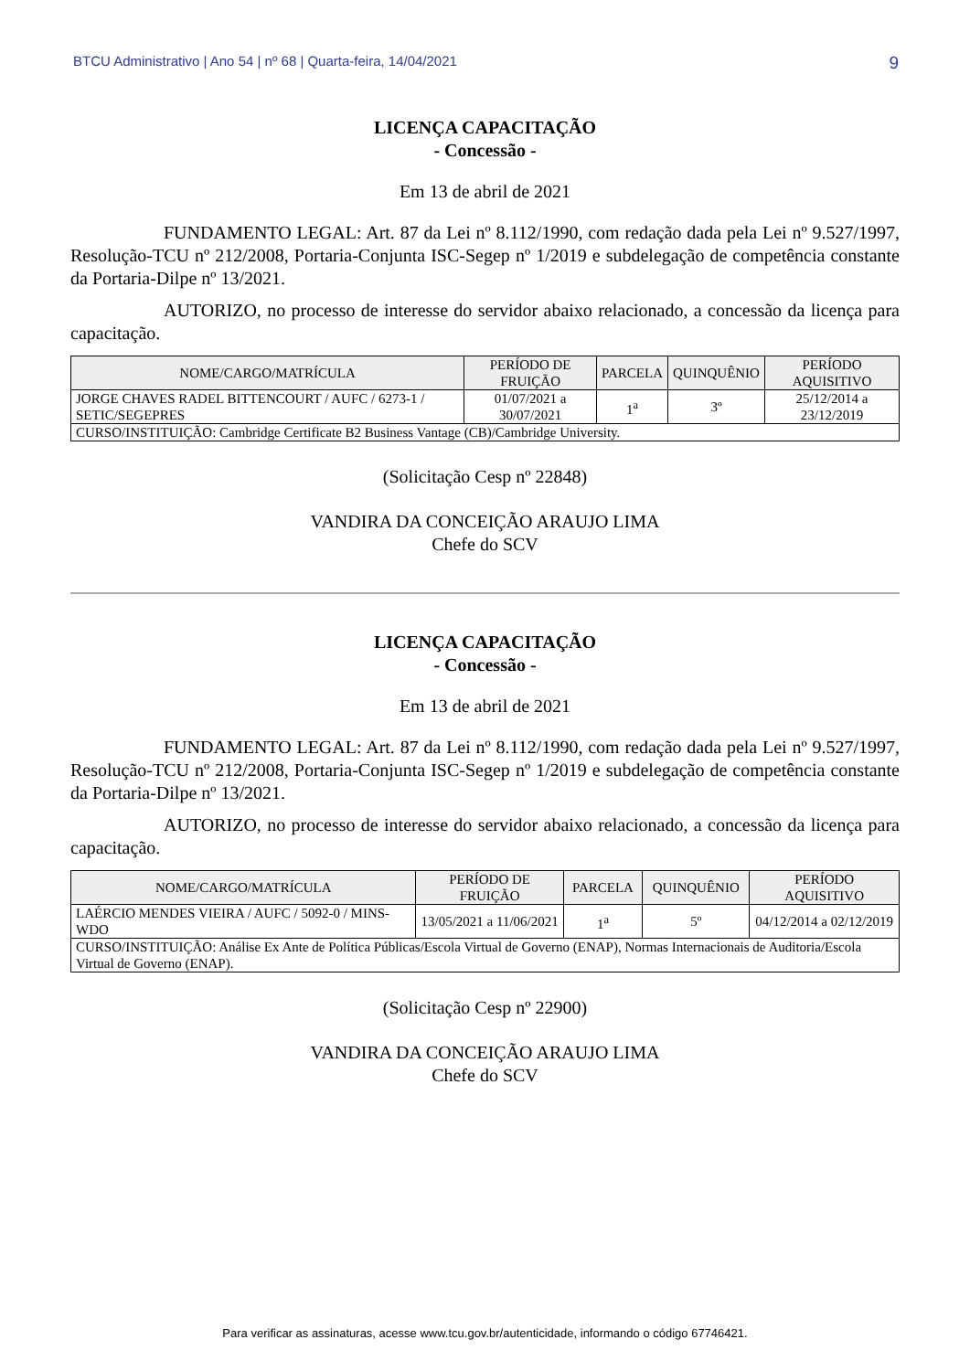BTCU Administrativo | Ano 54 | nº 68 | Quarta-feira, 14/04/2021 9
LICENÇA CAPACITAÇÃO
- Concessão -
Em 13 de abril de 2021
FUNDAMENTO LEGAL: Art. 87 da Lei nº 8.112/1990, com redação dada pela Lei nº 9.527/1997, Resolução-TCU nº 212/2008, Portaria-Conjunta ISC-Segep nº 1/2019 e subdelegação de competência constante da Portaria-Dilpe nº 13/2021.
AUTORIZO, no processo de interesse do servidor abaixo relacionado, a concessão da licença para capacitação.
| NOME/CARGO/MATRÍCULA | PERÍODO DE FRUIÇÃO | PARCELA | QUINQUÊNIO | PERÍODO AQUISITIVO |
| --- | --- | --- | --- | --- |
| JORGE CHAVES RADEL BITTENCOURT / AUFC / 6273-1 / SETIC/SEGEPRES | 01/07/2021 a 30/07/2021 | 1<sup>a</sup> | 3º | 25/12/2014 a 23/12/2019 |
| CURSO/INSTITUIÇÃO: Cambridge Certificate B2 Business Vantage (CB)/Cambridge University. | | | | |
(Solicitação Cesp nº 22848)
VANDIRA DA CONCEIÇÃO ARAUJO LIMA
Chefe do SCV
LICENÇA CAPACITAÇÃO
- Concessão -
Em 13 de abril de 2021
FUNDAMENTO LEGAL: Art. 87 da Lei nº 8.112/1990, com redação dada pela Lei nº 9.527/1997, Resolução-TCU nº 212/2008, Portaria-Conjunta ISC-Segep nº 1/2019 e subdelegação de competência constante da Portaria-Dilpe nº 13/2021.
AUTORIZO, no processo de interesse do servidor abaixo relacionado, a concessão da licença para capacitação.
| NOME/CARGO/MATRÍCULA | PERÍODO DE FRUIÇÃO | PARCELA | QUINQUÊNIO | PERÍODO AQUISITIVO |
| --- | --- | --- | --- | --- |
| LAÉRCIO MENDES VIEIRA / AUFC / 5092-0 / MINS-WDO | 13/05/2021 a 11/06/2021 | 1<sup>a</sup> | 5º | 04/12/2014 a 02/12/2019 |
| CURSO/INSTITUIÇÃO: Análise Ex Ante de Política Públicas/Escola Virtual de Governo (ENAP), Normas Internacionais de Auditoria/Escola Virtual de Governo (ENAP). | | | | |
(Solicitação Cesp nº 22900)
VANDIRA DA CONCEIÇÃO ARAUJO LIMA
Chefe do SCV
Para verificar as assinaturas, acesse www.tcu.gov.br/autenticidade, informando o código 67746421.